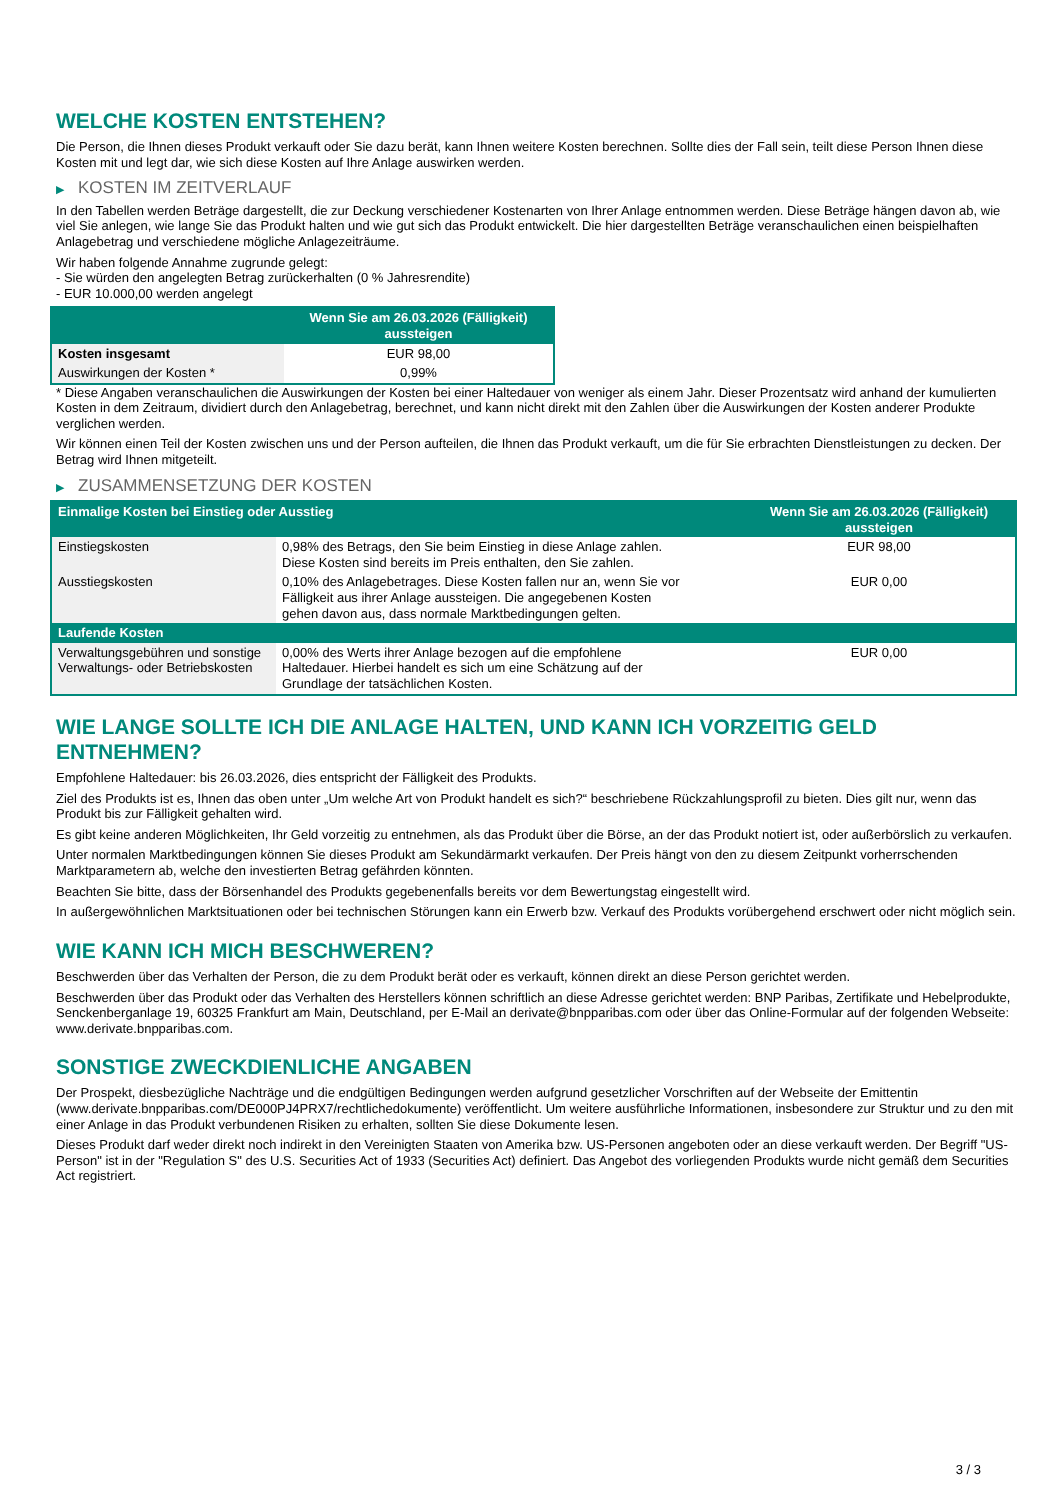WELCHE KOSTEN ENTSTEHEN?
Die Person, die Ihnen dieses Produkt verkauft oder Sie dazu berät, kann Ihnen weitere Kosten berechnen. Sollte dies der Fall sein, teilt diese Person Ihnen diese Kosten mit und legt dar, wie sich diese Kosten auf Ihre Anlage auswirken werden.
▶ KOSTEN IM ZEITVERLAUF
In den Tabellen werden Beträge dargestellt, die zur Deckung verschiedener Kostenarten von Ihrer Anlage entnommen werden. Diese Beträge hängen davon ab, wie viel Sie anlegen, wie lange Sie das Produkt halten und wie gut sich das Produkt entwickelt. Die hier dargestellten Beträge veranschaulichen einen beispielhaften Anlagebetrag und verschiedene mögliche Anlagezeiträume.
Wir haben folgende Annahme zugrunde gelegt:
- Sie würden den angelegten Betrag zurückerhalten (0 % Jahresrendite)
- EUR 10.000,00 werden angelegt
| | Wenn Sie am 26.03.2026 (Fälligkeit) aussteigen |
| --- | --- |
| Kosten insgesamt | EUR 98,00 |
| Auswirkungen der Kosten * | 0,99% |
* Diese Angaben veranschaulichen die Auswirkungen der Kosten bei einer Haltedauer von weniger als einem Jahr. Dieser Prozentsatz wird anhand der kumulierten Kosten in dem Zeitraum, dividiert durch den Anlagebetrag, berechnet, und kann nicht direkt mit den Zahlen über die Auswirkungen der Kosten anderer Produkte verglichen werden.
Wir können einen Teil der Kosten zwischen uns und der Person aufteilen, die Ihnen das Produkt verkauft, um die für Sie erbrachten Dienstleistungen zu decken. Der Betrag wird Ihnen mitgeteilt.
▶ ZUSAMMENSETZUNG DER KOSTEN
| Einmalige Kosten bei Einstieg oder Ausstieg | | Wenn Sie am 26.03.2026 (Fälligkeit) aussteigen |
| --- | --- | --- |
| Einstiegskosten | 0,98% des Betrags, den Sie beim Einstieg in diese Anlage zahlen. Diese Kosten sind bereits im Preis enthalten, den Sie zahlen. | EUR 98,00 |
| Ausstiegskosten | 0,10% des Anlagebetrages. Diese Kosten fallen nur an, wenn Sie vor Fälligkeit aus ihrer Anlage aussteigen. Die angegebenen Kosten gehen davon aus, dass normale Marktbedingungen gelten. | EUR 0,00 |
| Laufende Kosten | | |
| Verwaltungsgebühren und sonstige Verwaltungs- oder Betriebskosten | 0,00% des Werts ihrer Anlage bezogen auf die empfohlene Haltedauer. Hierbei handelt es sich um eine Schätzung auf der Grundlage der tatsächlichen Kosten. | EUR 0,00 |
WIE LANGE SOLLTE ICH DIE ANLAGE HALTEN, UND KANN ICH VORZEITIG GELD ENTNEHMEN?
Empfohlene Haltedauer: bis 26.03.2026, dies entspricht der Fälligkeit des Produkts.
Ziel des Produkts ist es, Ihnen das oben unter „Um welche Art von Produkt handelt es sich?“ beschriebene Rückzahlungsprofil zu bieten. Dies gilt nur, wenn das Produkt bis zur Fälligkeit gehalten wird.
Es gibt keine anderen Möglichkeiten, Ihr Geld vorzeitig zu entnehmen, als das Produkt über die Börse, an der das Produkt notiert ist, oder außerbörslich zu verkaufen.
Unter normalen Marktbedingungen können Sie dieses Produkt am Sekundärmarkt verkaufen. Der Preis hängt von den zu diesem Zeitpunkt vorherrschenden Marktparametern ab, welche den investierten Betrag gefährden könnten.
Beachten Sie bitte, dass der Börsenhandel des Produkts gegebenenfalls bereits vor dem Bewertungstag eingestellt wird.
In außergewöhnlichen Marktsituationen oder bei technischen Störungen kann ein Erwerb bzw. Verkauf des Produkts vorübergehend erschwert oder nicht möglich sein.
WIE KANN ICH MICH BESCHWEREN?
Beschwerden über das Verhalten der Person, die zu dem Produkt berät oder es verkauft, können direkt an diese Person gerichtet werden.
Beschwerden über das Produkt oder das Verhalten des Herstellers können schriftlich an diese Adresse gerichtet werden: BNP Paribas, Zertifikate und Hebelprodukte, Senckenberganlage 19, 60325 Frankfurt am Main, Deutschland, per E-Mail an derivate@bnpparibas.com oder über das Online-Formular auf der folgenden Webseite: www.derivate.bnpparibas.com.
SONSTIGE ZWECKDIENLICHE ANGABEN
Der Prospekt, diesbezügliche Nachträge und die endgültigen Bedingungen werden aufgrund gesetzlicher Vorschriften auf der Webseite der Emittentin (www.derivate.bnpparibas.com/DE000PJ4PRX7/rechtlichedokumente) veröffentlicht. Um weitere ausführliche Informationen, insbesondere zur Struktur und zu den mit einer Anlage in das Produkt verbundenen Risiken zu erhalten, sollten Sie diese Dokumente lesen.
Dieses Produkt darf weder direkt noch indirekt in den Vereinigten Staaten von Amerika bzw. US-Personen angeboten oder an diese verkauft werden. Der Begriff "US-Person" ist in der "Regulation S" des U.S. Securities Act of 1933 (Securities Act) definiert. Das Angebot des vorliegenden Produkts wurde nicht gemäß dem Securities Act registriert.
3 / 3